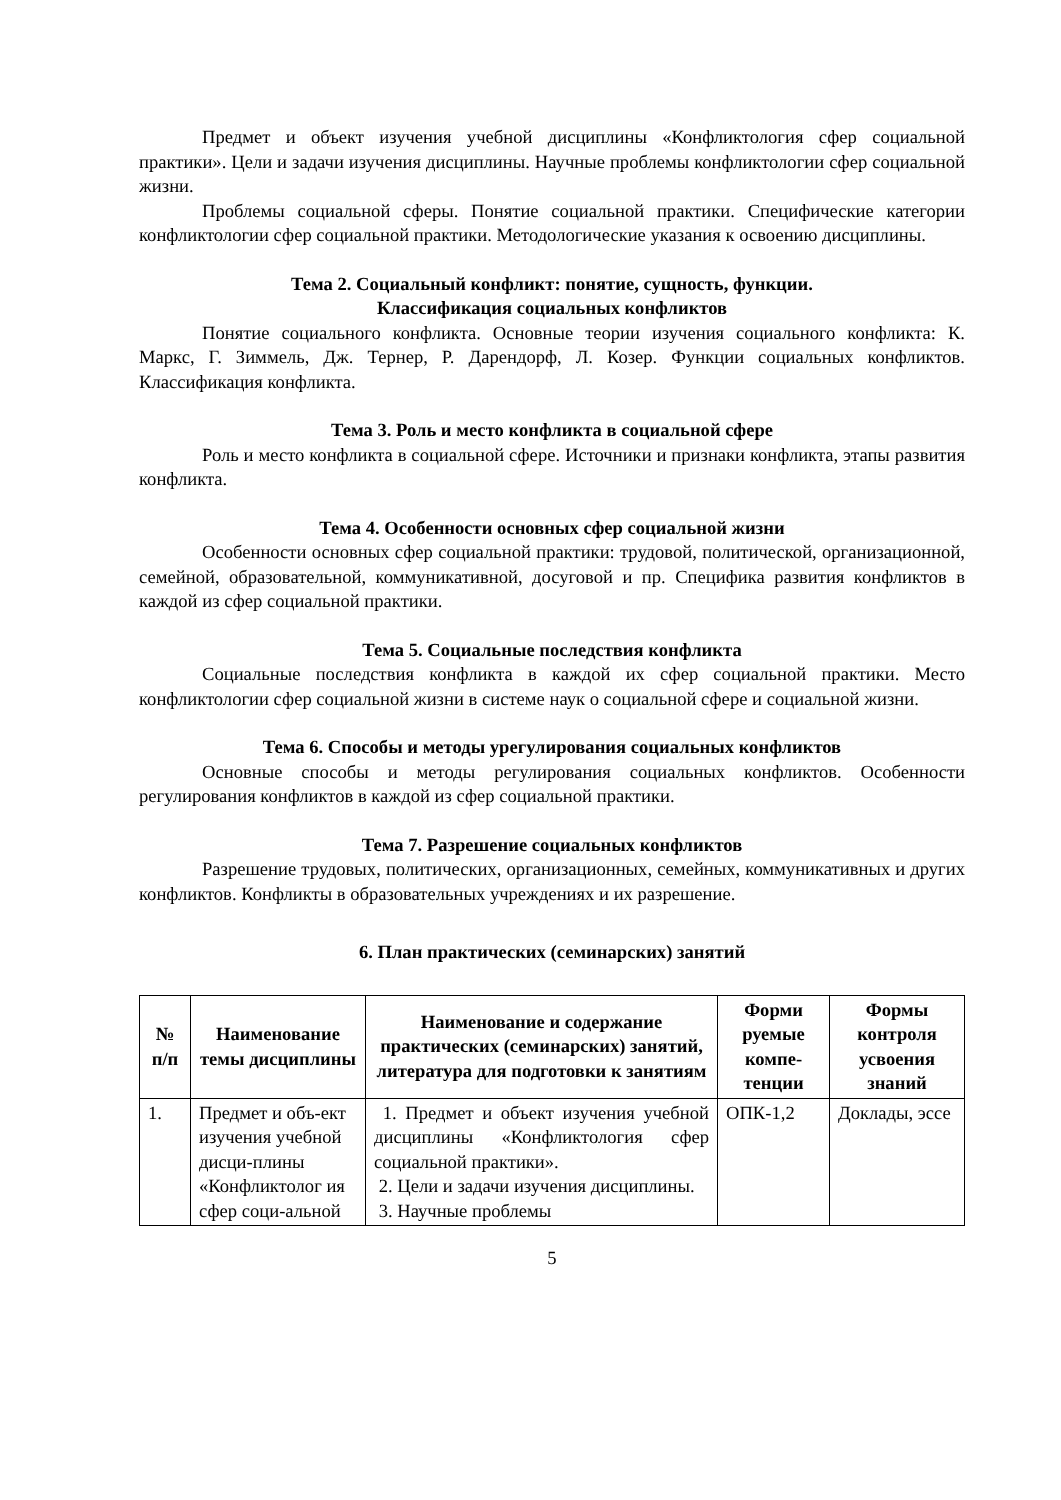Предмет и объект изучения учебной дисциплины «Конфликтология сфер социальной практики». Цели и задачи изучения дисциплины. Научные проблемы конфликтологии сфер социальной жизни.
Проблемы социальной сферы. Понятие социальной практики. Специфические категории конфликтологии сфер социальной практики. Методологические указания к освоению дисциплины.
Тема 2. Социальный конфликт: понятие, сущность, функции.
Классификация социальных конфликтов
Понятие социального конфликта. Основные теории изучения социального конфликта: К. Маркс, Г. Зиммель, Дж. Тернер, Р. Дарендорф, Л. Козер. Функции социальных конфликтов. Классификация конфликта.
Тема 3. Роль и место конфликта в социальной сфере
Роль и место конфликта в социальной сфере. Источники и признаки конфликта, этапы развития конфликта.
Тема 4. Особенности основных сфер социальной жизни
Особенности основных сфер социальной практики: трудовой, политической, организационной, семейной, образовательной, коммуникативной, досуговой и пр. Специфика развития конфликтов в каждой из сфер социальной практики.
Тема 5. Социальные последствия конфликта
Социальные последствия конфликта в каждой их сфер социальной практики. Место конфликтологии сфер социальной жизни в системе наук о социальной сфере и социальной жизни.
Тема 6. Способы и методы урегулирования социальных конфликтов
Основные способы и методы регулирования социальных конфликтов. Особенности регулирования конфликтов в каждой из сфер социальной практики.
Тема 7. Разрешение социальных конфликтов
Разрешение трудовых, политических, организационных, семейных, коммуникативных и других конфликтов. Конфликты в образовательных учреждениях и их разрешение.
6. План практических (семинарских) занятий
| № п/п | Наименование темы дисциплины | Наименование и содержание практических (семинарских) занятий, литература для подготовки к занятиям | Форми руемые компе-тенции | Формы контроля усвоения знаний |
| --- | --- | --- | --- | --- |
| 1. | Предмет и объ-ект изучения учебной дисци-плины «Конфликтолог ия сфер соци-альной | 1. Предмет и объект изучения учебной дисциплины «Конфликтология сфер социальной практики». 2. Цели и задачи изучения дисциплины. 3. Научные проблемы | ОПК-1,2 | Доклады, эссе |
5